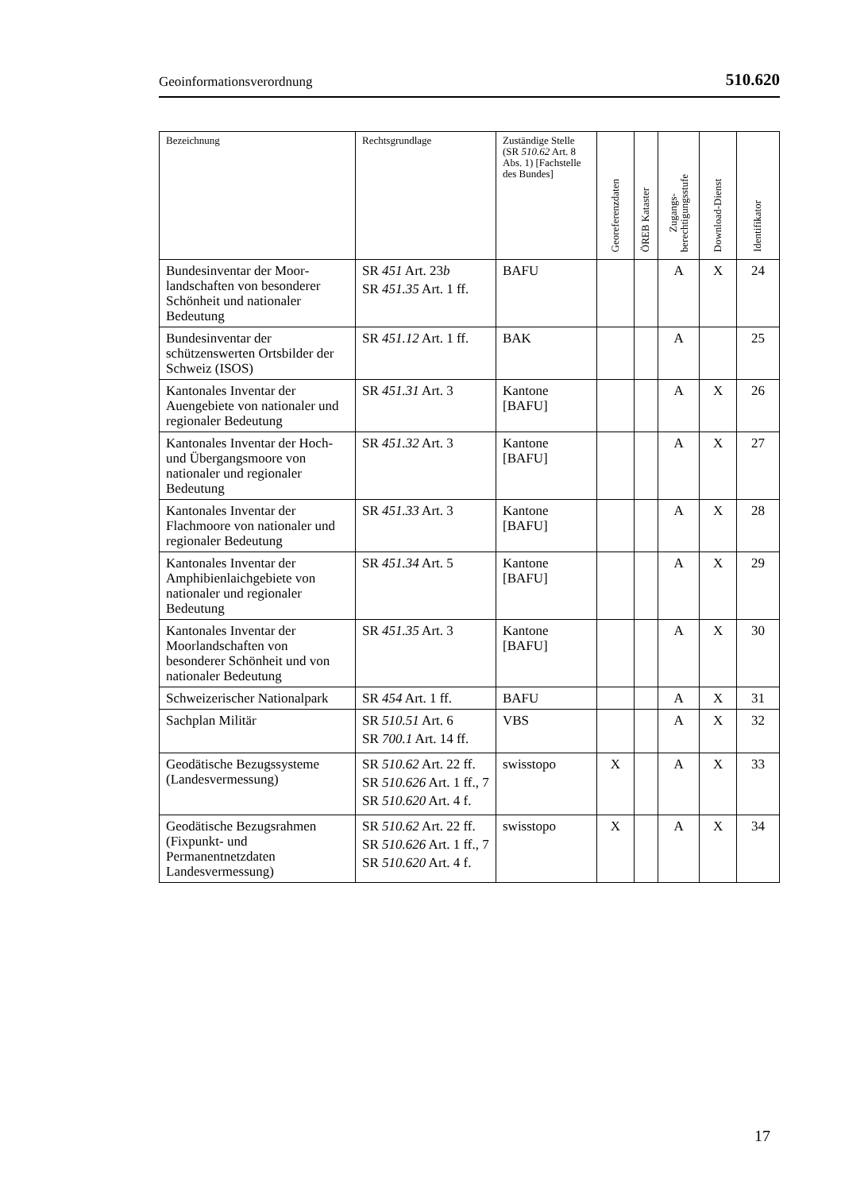Geoinformationsverordnung 510.620
| Bezeichnung | Rechtsgrundlage | Zuständige Stelle (SR 510.62 Art. 8 Abs. 1) [Fachstelle des Bundes] | Georeferenzdaten | ÖREB Kataster | Zugangs- berechtigungsstufe | Download-Dienst | Identifikator |
| --- | --- | --- | --- | --- | --- | --- | --- |
| Bundesinventar der Moor­landschaften von besonderer Schönheit und nationaler Bedeutung | SR 451 Art. 23 b SR 451.35 Art. 1 ff. | BAFU | | | A | X | 24 |
| Bundesinventar der schützenswerten Ortsbilder der Schweiz (ISOS) | SR 451.12 Art. 1 ff. | BAK | | | A | | 25 |
| Kantonales Inventar der Auengebiete von nationaler und regionaler Bedeutung | SR 451.31 Art. 3 | Kantone [BAFU] | | | A | X | 26 |
| Kantonales Inventar der Hoch- und Übergangs­moore von nationaler und regionaler Bedeutung | SR 451.32 Art. 3 | Kantone [BAFU] | | | A | X | 27 |
| Kantonales Inventar der Flachmoore von nationaler und regionaler Bedeutung | SR 451.33 Art. 3 | Kantone [BAFU] | | | A | X | 28 |
| Kantonales Inventar der Amphibienlaichgebiete von nationaler und regionaler Bedeutung | SR 451.34 Art. 5 | Kantone [BAFU] | | | A | X | 29 |
| Kantonales Inventar der Moorlandschaften von besonderer Schönheit und von nationaler Bedeutung | SR 451.35 Art. 3 | Kantone [BAFU] | | | A | X | 30 |
| Schweizerischer Nationalpark | SR 454 Art. 1 ff. | BAFU | | | A | X | 31 |
| Sachplan Militär | SR 510.51 Art. 6 SR 700.1 Art. 14 ff. | VBS | | | A | X | 32 |
| Geodätische Bezugssysteme (Landesvermessung) | SR 510.62 Art. 22 ff. SR 510.626 Art. 1 ff., 7 SR 510.620 Art. 4 f. | swisstopo | X | | A | X | 33 |
| Geodätische Bezugs­rahmen (Fixpunkt- und Permanentnetzdaten Landesvermessung) | SR 510.62 Art. 22 ff. SR 510.626 Art. 1 ff., 7 SR 510.620 Art. 4 f. | swisstopo | X | | A | X | 34 |
17